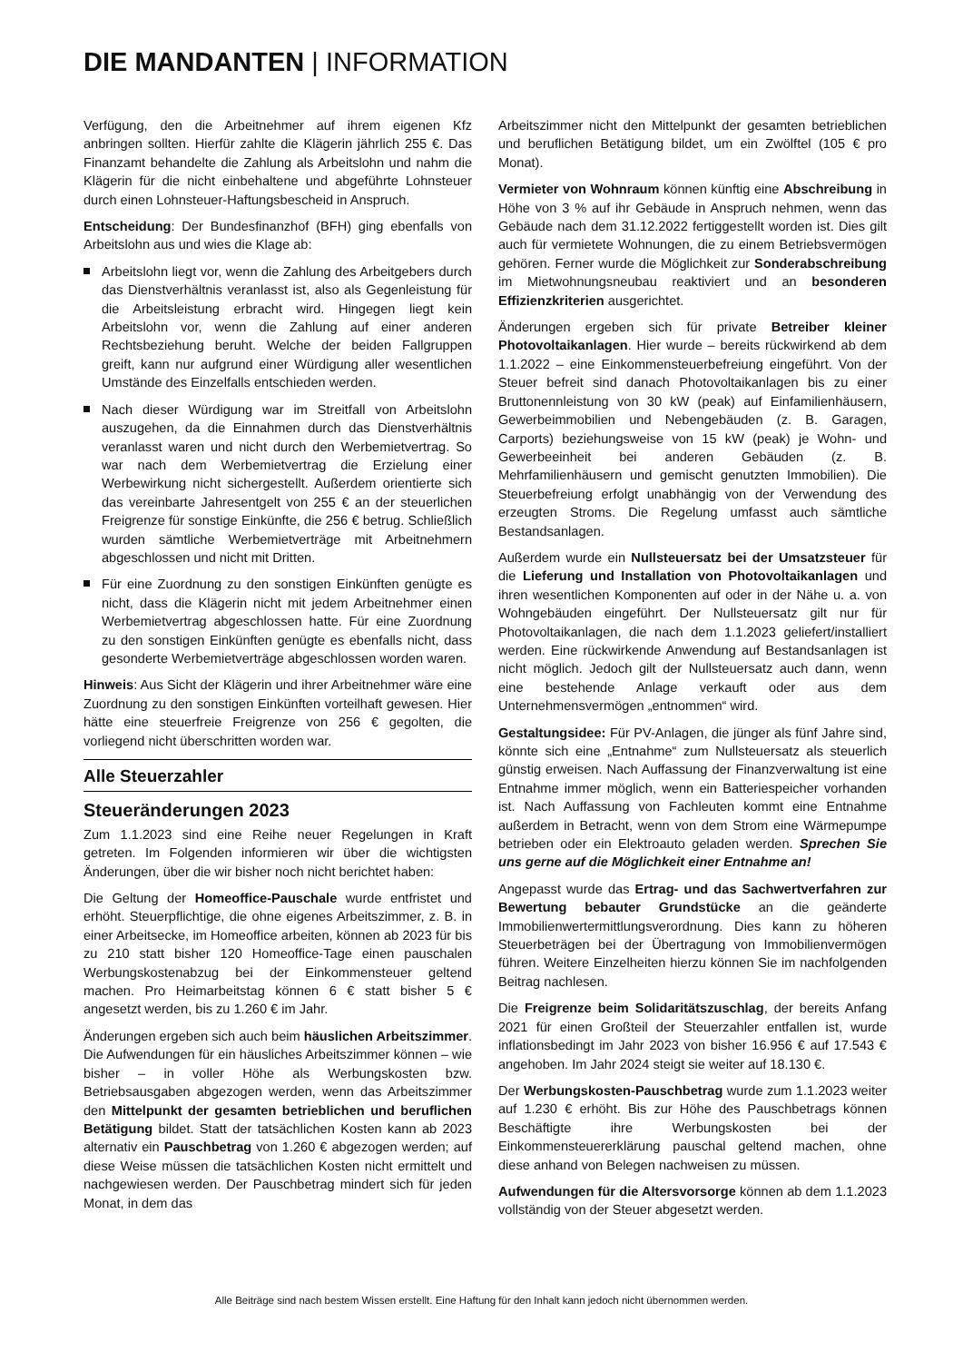DIE MANDANTEN | INFORMATION
Verfügung, den die Arbeitnehmer auf ihrem eigenen Kfz anbringen sollten. Hierfür zahlte die Klägerin jährlich 255 €. Das Finanzamt behandelte die Zahlung als Arbeitslohn und nahm die Klägerin für die nicht einbehaltene und abgeführte Lohnsteuer durch einen Lohnsteuer-Haftungsbescheid in Anspruch.
Entscheidung: Der Bundesfinanzhof (BFH) ging ebenfalls von Arbeitslohn aus und wies die Klage ab:
Arbeitslohn liegt vor, wenn die Zahlung des Arbeitgebers durch das Dienstverhältnis veranlasst ist, also als Gegenleistung für die Arbeitsleistung erbracht wird. Hingegen liegt kein Arbeitslohn vor, wenn die Zahlung auf einer anderen Rechtsbeziehung beruht. Welche der beiden Fallgruppen greift, kann nur aufgrund einer Würdigung aller wesentlichen Umstände des Einzelfalls entschieden werden.
Nach dieser Würdigung war im Streitfall von Arbeitslohn auszugehen, da die Einnahmen durch das Dienstverhältnis veranlasst waren und nicht durch den Werbemietvertrag. So war nach dem Werbemietvertrag die Erzielung einer Werbewirkung nicht sichergestellt. Außerdem orientierte sich das vereinbarte Jahresentgelt von 255 € an der steuerlichen Freigrenze für sonstige Einkünfte, die 256 € betrug. Schließlich wurden sämtliche Werbemietverträge mit Arbeitnehmern abgeschlossen und nicht mit Dritten.
Für eine Zuordnung zu den sonstigen Einkünften genügte es nicht, dass die Klägerin nicht mit jedem Arbeitnehmer einen Werbemietvertrag abgeschlossen hatte. Für eine Zuordnung zu den sonstigen Einkünften genügte es ebenfalls nicht, dass gesonderte Werbemietverträge abgeschlossen worden waren.
Hinweis: Aus Sicht der Klägerin und ihrer Arbeitnehmer wäre eine Zuordnung zu den sonstigen Einkünften vorteilhaft gewesen. Hier hätte eine steuerfreie Freigrenze von 256 € gegolten, die vorliegend nicht überschritten worden war.
Alle Steuerzahler
Steueränderungen 2023
Zum 1.1.2023 sind eine Reihe neuer Regelungen in Kraft getreten. Im Folgenden informieren wir über die wichtigsten Änderungen, über die wir bisher noch nicht berichtet haben:
Die Geltung der Homeoffice-Pauschale wurde entfristet und erhöht. Steuerpflichtige, die ohne eigenes Arbeitszimmer, z. B. in einer Arbeitsecke, im Homeoffice arbeiten, können ab 2023 für bis zu 210 statt bisher 120 Homeoffice-Tage einen pauschalen Werbungskostenabzug bei der Einkommensteuer geltend machen. Pro Heimarbeitstag können 6 € statt bisher 5 € angesetzt werden, bis zu 1.260 € im Jahr.
Änderungen ergeben sich auch beim häuslichen Arbeitszimmer. Die Aufwendungen für ein häusliches Arbeitszimmer können – wie bisher – in voller Höhe als Werbungskosten bzw. Betriebsausgaben abgezogen werden, wenn das Arbeitszimmer den Mittelpunkt der gesamten betrieblichen und beruflichen Betätigung bildet. Statt der tatsächlichen Kosten kann ab 2023 alternativ ein Pauschbetrag von 1.260 € abgezogen werden; auf diese Weise müssen die tatsächlichen Kosten nicht ermittelt und nachgewiesen werden. Der Pauschbetrag mindert sich für jeden Monat, in dem das
Arbeitszimmer nicht den Mittelpunkt der gesamten betrieblichen und beruflichen Betätigung bildet, um ein Zwölftel (105 € pro Monat).
Vermieter von Wohnraum können künftig eine Abschreibung in Höhe von 3 % auf ihr Gebäude in Anspruch nehmen, wenn das Gebäude nach dem 31.12.2022 fertiggestellt worden ist. Dies gilt auch für vermietete Wohnungen, die zu einem Betriebsvermögen gehören. Ferner wurde die Möglichkeit zur Sonderabschreibung im Mietwohnungsneubau reaktiviert und an besonderen Effizienzkriterien ausgerichtet.
Änderungen ergeben sich für private Betreiber kleiner Photovoltaikanlagen. Hier wurde – bereits rückwirkend ab dem 1.1.2022 – eine Einkommensteuerbefreiung eingeführt. Von der Steuer befreit sind danach Photovoltaikanlagen bis zu einer Bruttonennleistung von 30 kW (peak) auf Einfamilienhäusern, Gewerbeimmobilien und Nebengebäuden (z. B. Garagen, Carports) beziehungsweise von 15 kW (peak) je Wohn- und Gewerbeeinheit bei anderen Gebäuden (z. B. Mehrfamilienhäusern und gemischt genutzten Immobilien). Die Steuerbefreiung erfolgt unabhängig von der Verwendung des erzeugten Stroms. Die Regelung umfasst auch sämtliche Bestandsanlagen.
Außerdem wurde ein Nullsteuersatz bei der Umsatzsteuer für die Lieferung und Installation von Photovoltaikanlagen und ihren wesentlichen Komponenten auf oder in der Nähe u. a. von Wohngebäuden eingeführt. Der Nullsteuersatz gilt nur für Photovoltaikanlagen, die nach dem 1.1.2023 geliefert/installiert werden. Eine rückwirkende Anwendung auf Bestandsanlagen ist nicht möglich. Jedoch gilt der Nullsteuersatz auch dann, wenn eine bestehende Anlage verkauft oder aus dem Unternehmensvermögen „entnommen“ wird.
Gestaltungsidee: Für PV-Anlagen, die jünger als fünf Jahre sind, könnte sich eine „Entnahme“ zum Nullsteuersatz als steuerlich günstig erweisen. Nach Auffassung der Finanzverwaltung ist eine Entnahme immer möglich, wenn ein Batteriespeicher vorhanden ist. Nach Auffassung von Fachleuten kommt eine Entnahme außerdem in Betracht, wenn von dem Strom eine Wärmepumpe betrieben oder ein Elektroauto geladen werden. Sprechen Sie uns gerne auf die Möglichkeit einer Entnahme an!
Angepasst wurde das Ertrag- und das Sachwertverfahren zur Bewertung bebauter Grundstücke an die geänderte Immobilienwertermittlungsverordnung. Dies kann zu höheren Steuerbeträgen bei der Übertragung von Immobilienvermögen führen. Weitere Einzelheiten hierzu können Sie im nachfolgenden Beitrag nachlesen.
Die Freigrenze beim Solidaritätszuschlag, der bereits Anfang 2021 für einen Großteil der Steuerzahler entfallen ist, wurde inflationsbedingt im Jahr 2023 von bisher 16.956 € auf 17.543 € angehoben. Im Jahr 2024 steigt sie weiter auf 18.130 €.
Der Werbungskosten-Pauschbetrag wurde zum 1.1.2023 weiter auf 1.230 € erhöht. Bis zur Höhe des Pauschbetrags können Beschäftigte ihre Werbungskosten bei der Einkommensteuererklärung pauschal geltend machen, ohne diese anhand von Belegen nachweisen zu müssen.
Aufwendungen für die Altersvorsorge können ab dem 1.1.2023 vollständig von der Steuer abgesetzt werden.
Alle Beiträge sind nach bestem Wissen erstellt. Eine Haftung für den Inhalt kann jedoch nicht übernommen werden.